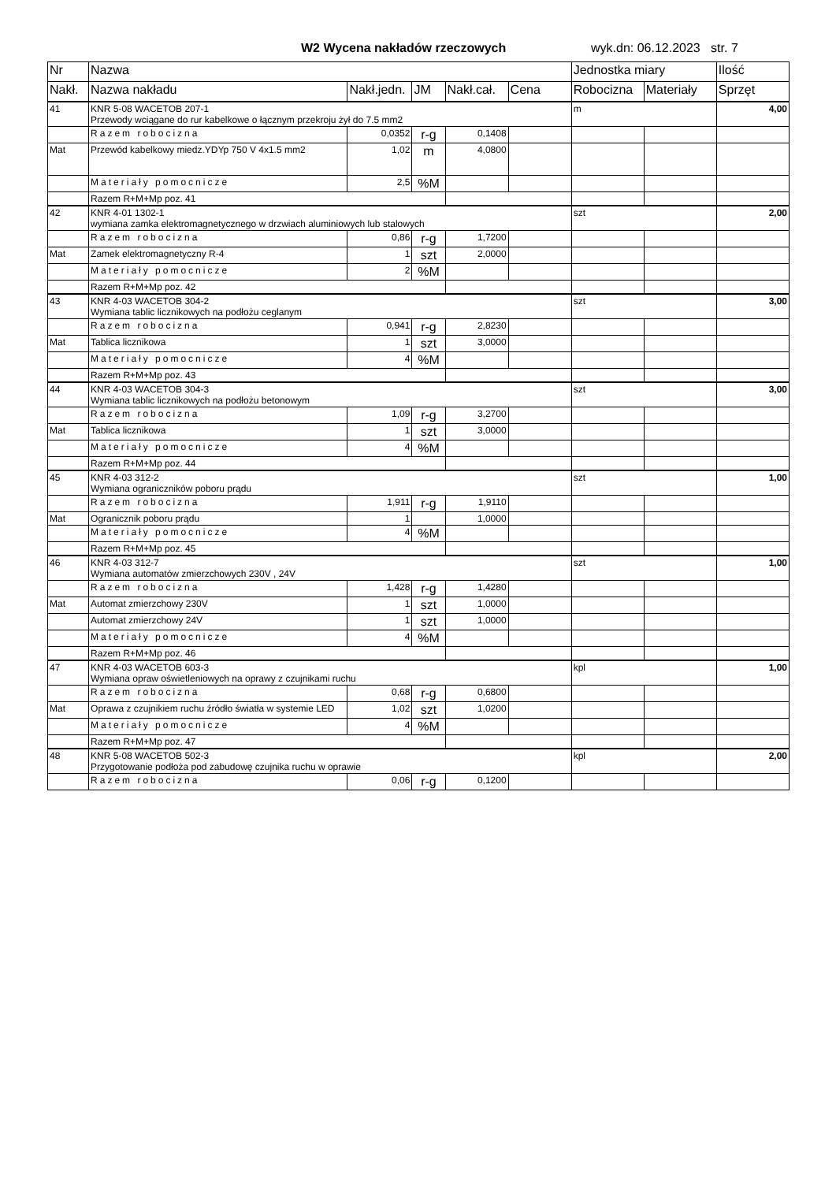W2 Wycena nakładów rzeczowych wyk.dn: 06.12.2023 str. 7
| Nr | Nazwa | | | | | Jednostka miary | | Ilość |
| --- | --- | --- | --- | --- | --- | --- | --- | --- |
| Nakł. | Nazwa nakładu | Nakł.jedn. | JM | Nakł.cał. | Cena | Robocizna | Materiały | Sprzęt |
| 41 | KNR 5-08 WACETOB 207-1 Przewody wciągane do rur kabelkowe o łącznym przekroju żył do 7.5 mm2 | | | | | m | | 4,00 |
| | Razem robocizna | 0,0352 | r-g | 0,1408 | | | | |
| Mat | Przewód kabelkowy miedz.YDYp 750 V 4x1.5 mm2 | 1,02 | m | 4,0800 | | | | |
| | Materiały pomocnicze | 2,5 | %M | | | | | |
| | Razem R+M+Mp poz. 41 | | | | | | | |
| 42 | KNR 4-01 1302-1 wymiana zamka elektromagnetycznego w drzwiach aluminiowych lub stalowych | | | | | szt | | 2,00 |
| | Razem robocizna | 0,86 | r-g | 1,7200 | | | | |
| Mat | Zamek elektromagnetyczny R-4 | 1 | szt | 2,0000 | | | | |
| | Materiały pomocnicze | 2 | %M | | | | | |
| | Razem R+M+Mp poz. 42 | | | | | | | |
| 43 | KNR 4-03 WACETOB 304-2 Wymiana tablic licznikowych na podłożu ceglanym | | | | | szt | | 3,00 |
| | Razem robocizna | 0,941 | r-g | 2,8230 | | | | |
| Mat | Tablica licznikowa | 1 | szt | 3,0000 | | | | |
| | Materiały pomocnicze | 4 | %M | | | | | |
| | Razem R+M+Mp poz. 43 | | | | | | | |
| 44 | KNR 4-03 WACETOB 304-3 Wymiana tablic licznikowych na podłożu betonowym | | | | | szt | | 3,00 |
| | Razem robocizna | 1,09 | r-g | 3,2700 | | | | |
| Mat | Tablica licznikowa | 1 | szt | 3,0000 | | | | |
| | Materiały pomocnicze | 4 | %M | | | | | |
| | Razem R+M+Mp poz. 44 | | | | | | | |
| 45 | KNR 4-03 312-2 Wymiana ograniczników poboru prądu | | | | | szt | | 1,00 |
| | Razem robocizna | 1,911 | r-g | 1,9110 | | | | |
| Mat | Ogranicznik poboru prądu | 1 | | 1,0000 | | | | |
| | Materiały pomocnicze | 4 | %M | | | | | |
| | Razem R+M+Mp poz. 45 | | | | | | | |
| 46 | KNR 4-03 312-7 Wymiana automatów zmierzchowych 230V , 24V | | | | | szt | | 1,00 |
| | Razem robocizna | 1,428 | r-g | 1,4280 | | | | |
| Mat | Automat zmierzchowy 230V | 1 | szt | 1,0000 | | | | |
| | Automat zmierzchowy 24V | 1 | szt | 1,0000 | | | | |
| | Materiały pomocnicze | 4 | %M | | | | | |
| | Razem R+M+Mp poz. 46 | | | | | | | |
| 47 | KNR 4-03 WACETOB 603-3 Wymiana opraw oświetleniowych na oprawy z czujnikami ruchu | | | | | kpl | | 1,00 |
| | Razem robocizna | 0,68 | r-g | 0,6800 | | | | |
| Mat | Oprawa z czujnikiem ruchu źródło światła w systemie LED | 1,02 | szt | 1,0200 | | | | |
| | Materiały pomocnicze | 4 | %M | | | | | |
| | Razem R+M+Mp poz. 47 | | | | | | | |
| 48 | KNR 5-08 WACETOB 502-3 Przygotowanie podłoża pod zabudowę czujnika ruchu w oprawie | | | | | kpl | | 2,00 |
| | Razem robocizna | 0,06 | r-g | 0,1200 | | | | |